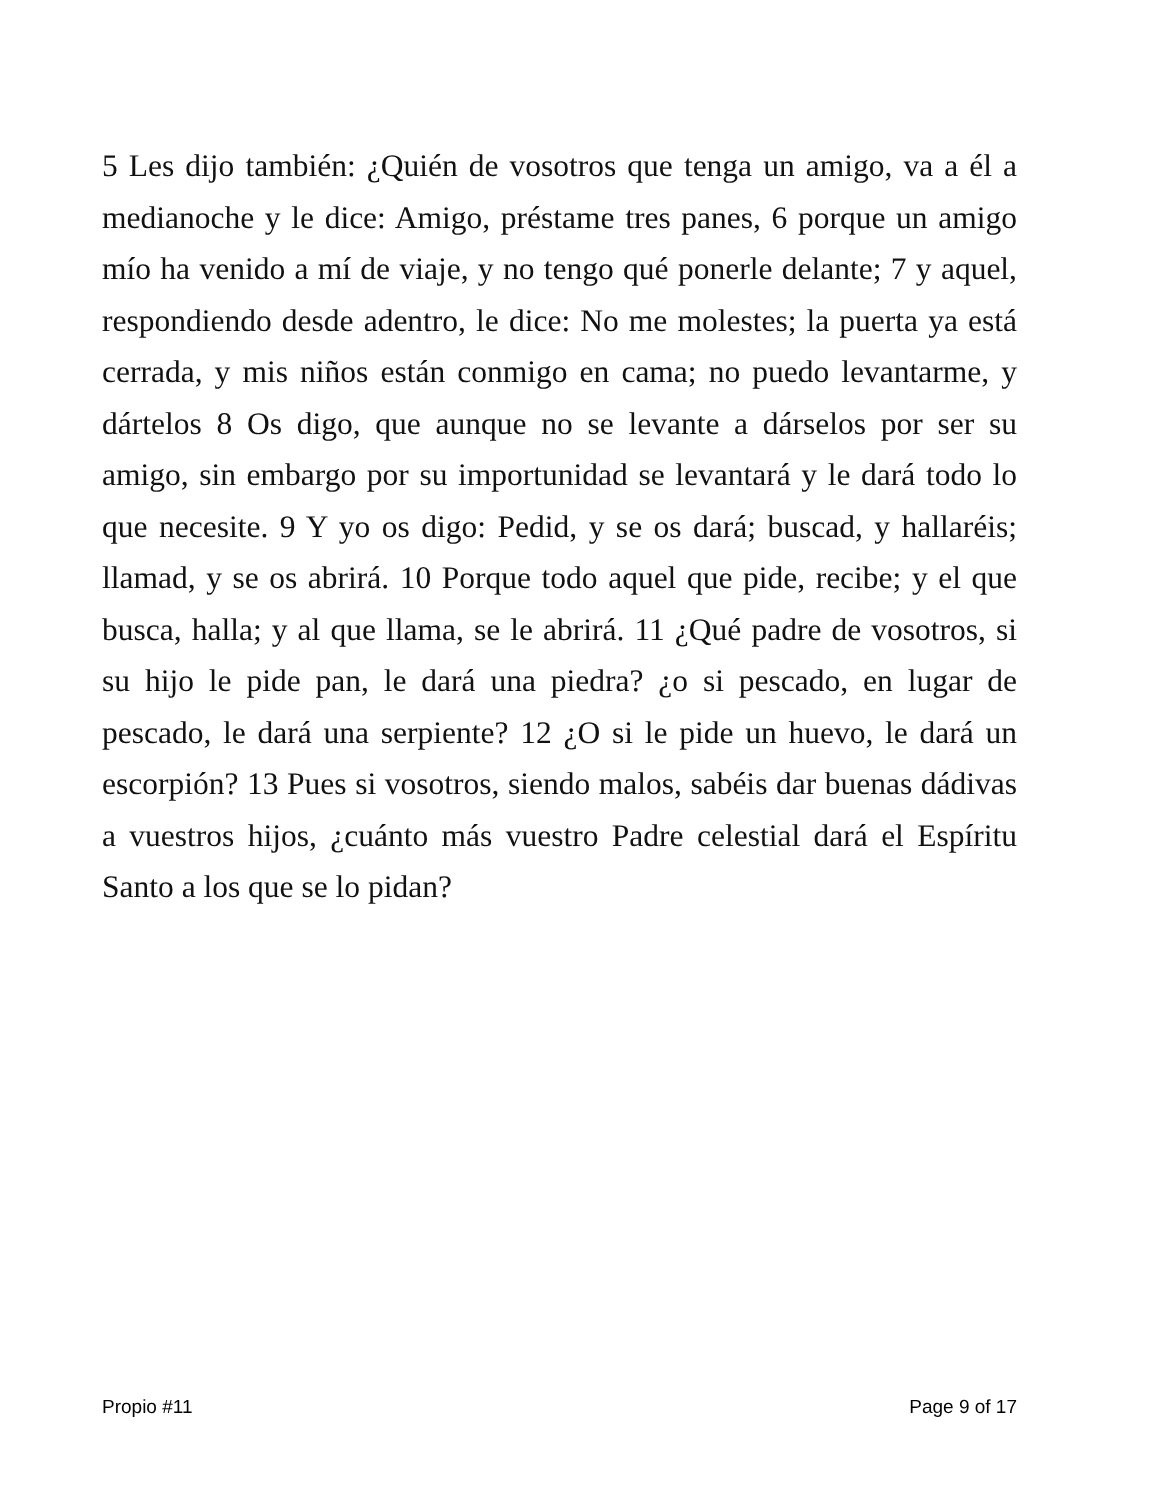5 Les dijo también: ¿Quién de vosotros que tenga un amigo, va a él a medianoche y le dice: Amigo, préstame tres panes, 6 porque un amigo mío ha venido a mí de viaje, y no tengo qué ponerle delante; 7 y aquel, respondiendo desde adentro, le dice: No me molestes; la puerta ya está cerrada, y mis niños están conmigo en cama; no puedo levantarme, y dártelos 8 Os digo, que aunque no se levante a dárselos por ser su amigo, sin embargo por su importunidad se levantará y le dará todo lo que necesite. 9 Y yo os digo: Pedid, y se os dará; buscad, y hallaréis; llamad, y se os abrirá. 10 Porque todo aquel que pide, recibe; y el que busca, halla; y al que llama, se le abrirá. 11 ¿Qué padre de vosotros, si su hijo le pide pan, le dará una piedra? ¿o si pescado, en lugar de pescado, le dará una serpiente? 12 ¿O si le pide un huevo, le dará un escorpión? 13 Pues si vosotros, siendo malos, sabéis dar buenas dádivas a vuestros hijos, ¿cuánto más vuestro Padre celestial dará el Espíritu Santo a los que se lo pidan?
Propio #11 Page 9 of 17